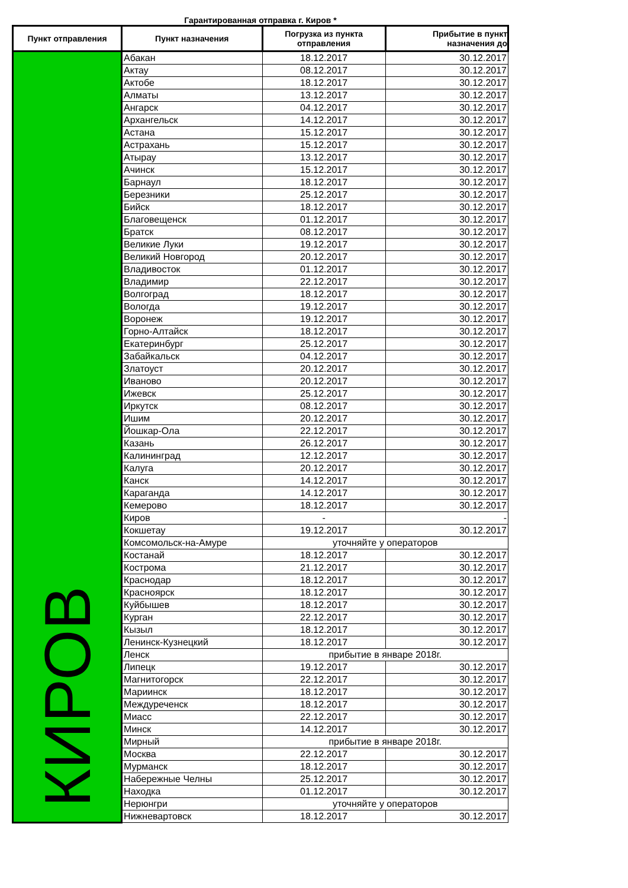Гарантированная отправка г. Киров *
| Пункт отправления | Пункт назначения | Погрузка из пункта отправления | Прибытие в пункт назначения до |
| --- | --- | --- | --- |
| КИРОВ | Абакан | 18.12.2017 | 30.12.2017 |
| | Актау | 08.12.2017 | 30.12.2017 |
| | Актобе | 18.12.2017 | 30.12.2017 |
| | Алматы | 13.12.2017 | 30.12.2017 |
| | Ангарск | 04.12.2017 | 30.12.2017 |
| | Архангельск | 14.12.2017 | 30.12.2017 |
| | Астана | 15.12.2017 | 30.12.2017 |
| | Астрахань | 15.12.2017 | 30.12.2017 |
| | Атырау | 13.12.2017 | 30.12.2017 |
| | Ачинск | 15.12.2017 | 30.12.2017 |
| | Барнаул | 18.12.2017 | 30.12.2017 |
| | Березники | 25.12.2017 | 30.12.2017 |
| | Бийск | 18.12.2017 | 30.12.2017 |
| | Благовещенск | 01.12.2017 | 30.12.2017 |
| | Братск | 08.12.2017 | 30.12.2017 |
| | Великие Луки | 19.12.2017 | 30.12.2017 |
| | Великий Новгород | 20.12.2017 | 30.12.2017 |
| | Владивосток | 01.12.2017 | 30.12.2017 |
| | Владимир | 22.12.2017 | 30.12.2017 |
| | Волгоград | 18.12.2017 | 30.12.2017 |
| | Вологда | 19.12.2017 | 30.12.2017 |
| | Воронеж | 19.12.2017 | 30.12.2017 |
| | Горно-Алтайск | 18.12.2017 | 30.12.2017 |
| | Екатеринбург | 25.12.2017 | 30.12.2017 |
| | Забайкальск | 04.12.2017 | 30.12.2017 |
| | Златоуст | 20.12.2017 | 30.12.2017 |
| | Иваново | 20.12.2017 | 30.12.2017 |
| | Ижевск | 25.12.2017 | 30.12.2017 |
| | Иркутск | 08.12.2017 | 30.12.2017 |
| | Ишим | 20.12.2017 | 30.12.2017 |
| | Йошкар-Ола | 22.12.2017 | 30.12.2017 |
| | Казань | 26.12.2017 | 30.12.2017 |
| | Калининград | 12.12.2017 | 30.12.2017 |
| | Калуга | 20.12.2017 | 30.12.2017 |
| | Канск | 14.12.2017 | 30.12.2017 |
| | Караганда | 14.12.2017 | 30.12.2017 |
| | Кемерово | 18.12.2017 | 30.12.2017 |
| | Киров | - | - |
| | Кокшетау | 19.12.2017 | 30.12.2017 |
| | Комсомольск-на-Амуре | уточняйте у операторов | |
| | Костанай | 18.12.2017 | 30.12.2017 |
| | Кострома | 21.12.2017 | 30.12.2017 |
| | Краснодар | 18.12.2017 | 30.12.2017 |
| | Красноярск | 18.12.2017 | 30.12.2017 |
| | Куйбышев | 18.12.2017 | 30.12.2017 |
| | Курган | 22.12.2017 | 30.12.2017 |
| | Кызыл | 18.12.2017 | 30.12.2017 |
| | Ленинск-Кузнецкий | 18.12.2017 | 30.12.2017 |
| | Ленск | прибытие в январе 2018г. | |
| | Липецк | 19.12.2017 | 30.12.2017 |
| | Магнитогорск | 22.12.2017 | 30.12.2017 |
| | Мариинск | 18.12.2017 | 30.12.2017 |
| | Междуреченск | 18.12.2017 | 30.12.2017 |
| | Миасс | 22.12.2017 | 30.12.2017 |
| | Минск | 14.12.2017 | 30.12.2017 |
| | Мирный | прибытие в январе 2018г. | |
| | Москва | 22.12.2017 | 30.12.2017 |
| | Мурманск | 18.12.2017 | 30.12.2017 |
| | Набережные Челны | 25.12.2017 | 30.12.2017 |
| | Находка | 01.12.2017 | 30.12.2017 |
| | Нерюнгри | уточняйте у операторов | |
| | Нижневартовск | 18.12.2017 | 30.12.2017 |